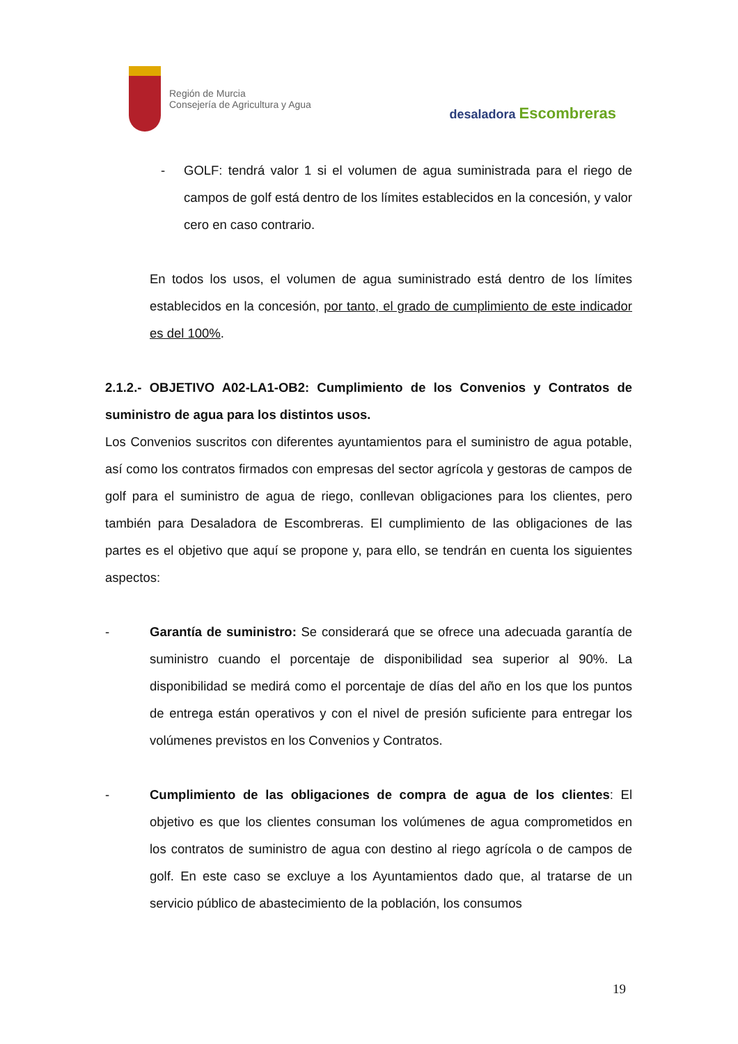Región de Murcia
Consejería de Agricultura y Agua
desaladora Escombreras
- GOLF: tendrá valor 1 si el volumen de agua suministrada para el riego de campos de golf está dentro de los límites establecidos en la concesión, y valor cero en caso contrario.
En todos los usos, el volumen de agua suministrado está dentro de los límites establecidos en la concesión, por tanto, el grado de cumplimiento de este indicador es del 100%.
2.1.2.- OBJETIVO A02-LA1-OB2: Cumplimiento de los Convenios y Contratos de suministro de agua para los distintos usos.
Los Convenios suscritos con diferentes ayuntamientos para el suministro de agua potable, así como los contratos firmados con empresas del sector agrícola y gestoras de campos de golf para el suministro de agua de riego, conllevan obligaciones para los clientes, pero también para Desaladora de Escombreras. El cumplimiento de las obligaciones de las partes es el objetivo que aquí se propone y, para ello, se tendrán en cuenta los siguientes aspectos:
- Garantía de suministro: Se considerará que se ofrece una adecuada garantía de suministro cuando el porcentaje de disponibilidad sea superior al 90%. La disponibilidad se medirá como el porcentaje de días del año en los que los puntos de entrega están operativos y con el nivel de presión suficiente para entregar los volúmenes previstos en los Convenios y Contratos.
- Cumplimiento de las obligaciones de compra de agua de los clientes: El objetivo es que los clientes consuman los volúmenes de agua comprometidos en los contratos de suministro de agua con destino al riego agrícola o de campos de golf. En este caso se excluye a los Ayuntamientos dado que, al tratarse de un servicio público de abastecimiento de la población, los consumos
19